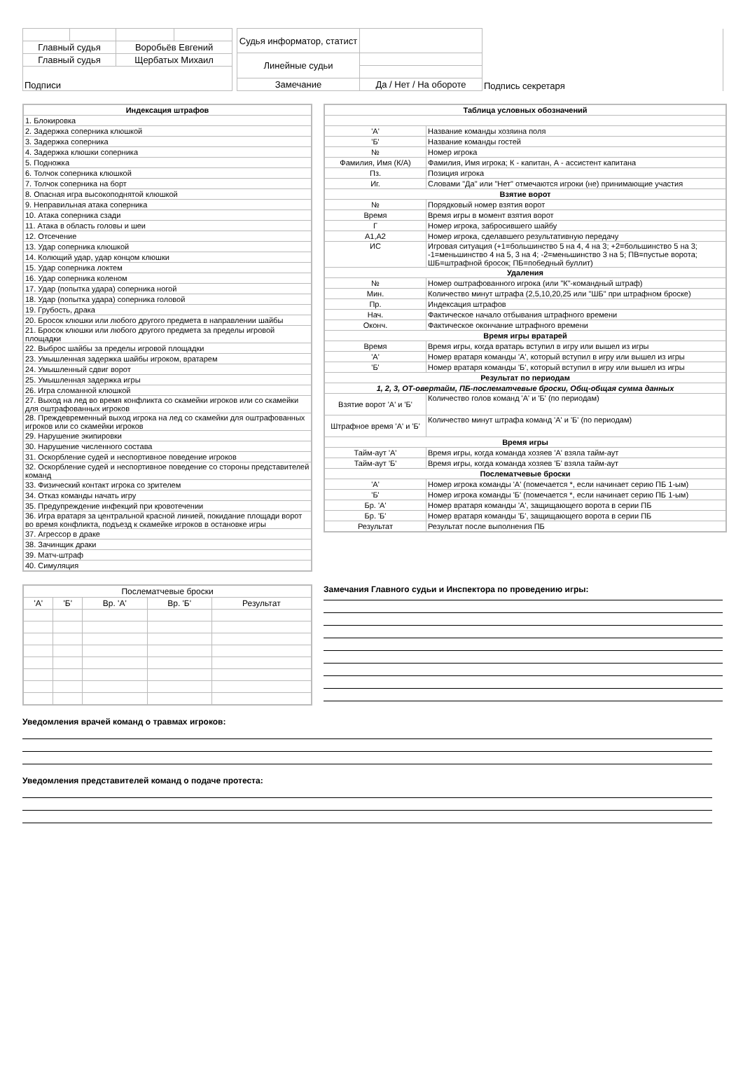| Главный судья | | Воробьёв Евгений | |
| Главный судья | | Щербатых Михаил | |
| Подписи | | | |
| Судья информатор, статист | | Подпись секретаря |
| Линейные судьи | | |
| Замечание | Да / Нет / На обороте | |
| Индексация штрафов |
| 1. Блокировка |
| 2. Задержка соперника клюшкой |
| 3. Задержка соперника |
| 4. Задержка клюшки соперника |
| 5. Подножка |
| 6. Толчок соперника клюшкой |
| 7. Толчок соперника на борт |
| 8. Опасная игра высокоподнятой клюшкой |
| 9. Неправильная атака соперника |
| 10. Атака соперника сзади |
| 11. Атака в область головы и шеи |
| 12. Отсечение |
| 13. Удар соперника клюшкой |
| 14. Колющий удар, удар концом клюшки |
| 15. Удар соперника локтем |
| 16. Удар соперника коленом |
| 17. Удар (попытка удара) соперника ногой |
| 18. Удар (попытка удара) соперника головой |
| 19. Грубость, драка |
| 20. Бросок клюшки или любого другого предмета в направлении шайбы |
| 21. Бросок клюшки или любого другого предмета за пределы игровой площадки |
| 22. Выброс шайбы за пределы игровой площадки |
| 23. Умышленная задержка шайбы игроком, вратарем |
| 24. Умышленный сдвиг ворот |
| 25. Умышленная задержка игры |
| 26. Игра сломанной клюшкой |
| 27. Выход на лед во время конфликта со скамейки игроков или со скамейки для оштрафованных игроков |
| 28. Преждевременный выход игрока на лед со скамейки для оштрафованных игроков или со скамейки игроков |
| 29. Нарушение экипировки |
| 30. Нарушение численного состава |
| 31. Оскорбление судей и неспортивное поведение игроков |
| 32. Оскорбление судей и неспортивное поведение со стороны представителей команд |
| 33. Физический контакт игрока со зрителем |
| 34. Отказ команды начать игру |
| 35. Предупреждение инфекций при кровотечении |
| 36. Игра вратаря за центральной красной линией, покидание площади ворот во время конфликта, подъезд к скамейке игроков в остановке игры |
| 37. Агрессор в драке |
| 38. Зачинщик драки |
| 39. Матч-штраф |
| 40. Симуляция |
| Таблица условных обозначений | |
| 'А' | Название команды хозяина поля |
| 'Б' | Название команды гостей |
| № | Номер игрока |
| Фамилия, Имя (К/А) | Фамилия, Имя игрока; К - капитан, А - ассистент капитана |
| Пз. | Позиция игрока |
| Иг. | Словами "Да" или "Нет" отмечаются игроки (не) принимающие участия |
| Взятие ворот | |
| № | Порядковый номер взятия ворот |
| Время | Время игры в момент взятия ворот |
| Г | Номер игрока, забросившего шайбу |
| А1,А2 | Номер игрока, сделавшего результативную передачу |
| ИС | Игровая ситуация (+1=большинство 5 на 4, 4 на 3; +2=большинство 5 на 3; -1=меньшинство 4 на 5, 3 на 4; -2=меньшинство 3 на 5; ПВ=пустые ворота; ШБ=штрафной бросок; ПБ=победный буллит) |
| Удаления | |
| № | Номер оштрафованного игрока (или "К"-командный штраф) |
| Мин. | Количество минут штрафа (2,5,10,20,25 или "ШБ" при штрафном броске) |
| Пр. | Индексация штрафов |
| Нач. | Фактическое начало отбывания штрафного времени |
| Оконч. | Фактическое окончание штрафного времени |
| Время игры вратарей | |
| Время | Время игры, когда вратарь вступил в игру или вышел из игры |
| 'А' | Номер вратаря команды 'А', который вступил в игру или вышел из игры |
| 'Б' | Номер вратаря команды 'Б', который вступил в игру или вышел из игры |
| Результат по периодам | |
| 1, 2, 3, ОТ-овертайм, ПБ-послематчевые броски, Общ-общая сумма данных | |
| Взятие ворот 'А' и 'Б' | Количество голов команд 'А' и 'Б' (по периодам) |
| Штрафное время 'А' и 'Б' | Количество минут штрафа команд 'А' и 'Б' (по периодам) |
| Время игры | |
| Тайм-аут 'А' | Время игры, когда команда хозяев 'А' взяла тайм-аут |
| Тайм-аут 'Б' | Время игры, когда команда хозяев 'Б' взяла тайм-аут |
| Послематчевые броски | |
| 'А' | Номер игрока команды 'А' (помечается *, если начинает серию ПБ 1-ым) |
| 'Б' | Номер игрока команды 'Б' (помечается *, если начинает серию ПБ 1-ым) |
| Бр. 'А' | Номер вратаря команды 'А', защищающего ворота в серии ПБ |
| Бр. 'Б' | Номер вратаря команды 'Б', защищающего ворота в серии ПБ |
| Результат | Результат после выполнения ПБ |
| Послематчевые броски | | | | |
| 'А' | 'Б' | Вр. 'А' | Вр. 'Б' | Результат |
Замечания Главного судьи и Инспектора по проведению игры:
Уведомления врачей команд о травмах игроков:
Уведомления представителей команд о подаче протеста: